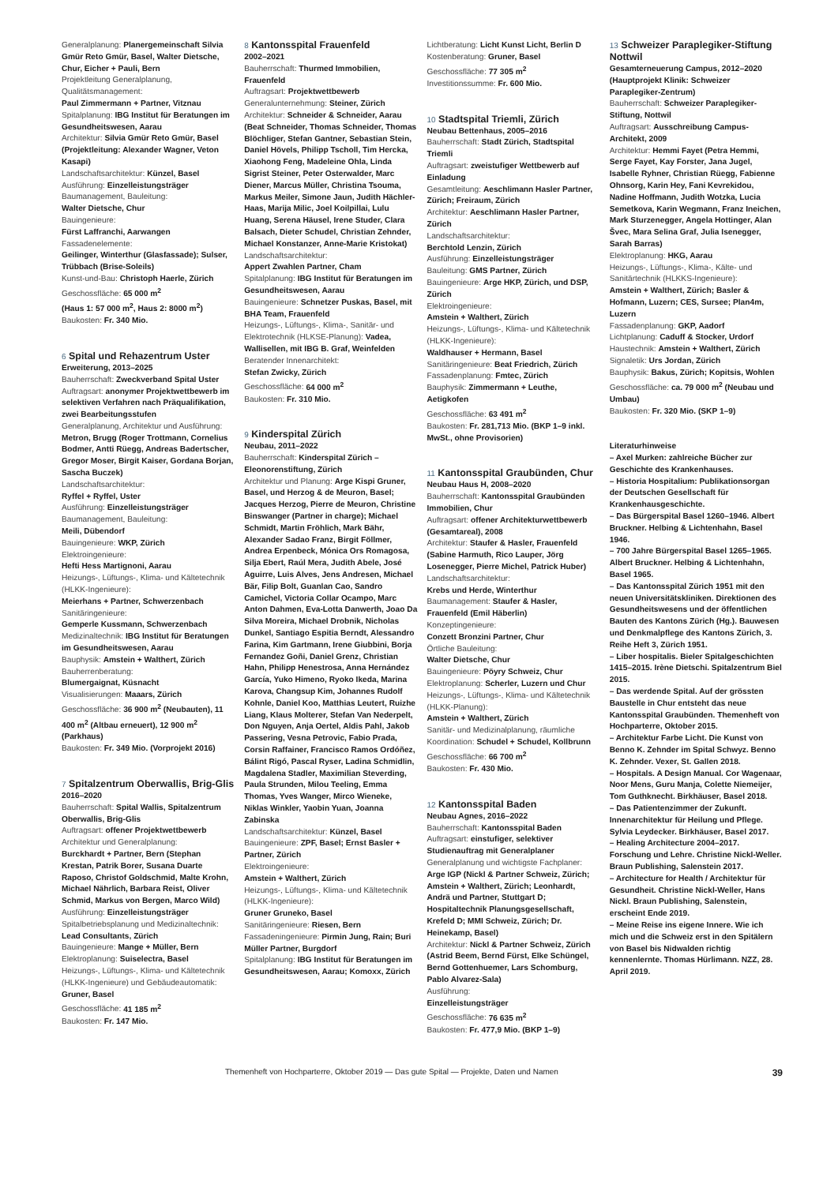Generalplanung: Planergemeinschaft Silvia Gmür Reto Gmür, Basel, Walter Dietsche, Chur, Eicher + Pauli, Bern
Projektleitung Generalplanung, Qualitätsmanagement:
Paul Zimmermann + Partner, Vitznau
Spitalplanung: IBG Institut für Beratungen im Gesundheitswesen, Aarau
Architektur: Silvia Gmür Reto Gmür, Basel (Projektleitung: Alexander Wagner, Veton Kasapi)
Landschaftsarchitektur: Künzel, Basel
Ausführung: Einzelleistungsträger
Baumanagement, Bauleitung:
Walter Dietsche, Chur
Bauingenieure:
Fürst Laffranchi, Aarwangen
Fassadenelemente:
Geilinger, Winterthur (Glasfassade); Sulser, Trübbach (Brise-Soleils)
Kunst-und-Bau: Christoph Haerle, Zürich
Geschossfläche: 65 000 m<sup>2</sup>
(Haus 1: 57 000 m<sup>2</sup>, Haus 2: 8000 m<sup>2</sup>)
Baukosten: Fr. 340 Mio.
6 Spital und Rehazentrum Uster
Erweiterung, 2013–2025
Bauherrschaft: Zweckverband Spital Uster
Auftragsart: anonymer Projektwettbewerb im selektiven Verfahren nach Präqualifikation, zwei Bearbeitungsstufen
Generalplanung, Architektur und Ausführung: Metron, Brugg (Roger Trottmann, Cornelius Bodmer, Antti Rüegg, Andreas Badertscher, Gregor Moser, Birgit Kaiser, Gordana Borjan, Sascha Buczek)
Landschaftsarchitektur:
Ryffel + Ryffel, Uster
Ausführung: Einzelleistungsträger
Baumanagement, Bauleitung:
Meili, Dübendorf
Bauingenieure: WKP, Zürich
Elektroingenieure:
Hefti Hess Martignoni, Aarau
Heizungs-, Lüftungs-, Klima- und Kältetechnik (HLKK-Ingenieure):
Meierhans + Partner, Schwerzenbach
Sanitäringenieure:
Gemperle Kussmann, Schwerzenbach
Medizinaltechnik: IBG Institut für Beratungen im Gesundheitswesen, Aarau
Bauphysik: Amstein + Walthert, Zürich
Bauherrenberatung:
Blumergaignat, Küsnacht
Visualisierungen: Maaars, Zürich
Geschossfläche: 36 900 m<sup>2</sup> (Neubauten), 11 400 m<sup>2</sup> (Altbau erneuert), 12 900 m<sup>2</sup> (Parkhaus)
Baukosten: Fr. 349 Mio. (Vorprojekt 2016)
7 Spitalzentrum Oberwallis, Brig-Glis
2016–2020
Bauherrschaft: Spital Wallis, Spitalzentrum Oberwallis, Brig-Glis
Auftragsart: offener Projektwettbewerb
Architektur und Generalplanung:
Burckhardt + Partner, Bern (Stephan Krestan, Patrik Borer, Susana Duarte Raposo, Christof Goldschmid, Malte Krohn, Michael Nährlich, Barbara Reist, Oliver Schmid, Markus von Bergen, Marco Wild)
Ausführung: Einzelleistungsträger
Spitalbetriebsplanung und Medizinaltechnik: Lead Consultants, Zürich
Bauingenieure: Mange + Müller, Bern
Elektroplanung: Suiselectra, Basel
Heizungs-, Lüftungs-, Klima- und Kältetechnik (HLKK-Ingenieure) und Gebäudeautomatik: Gruner, Basel
Geschossfläche: 41 185 m<sup>2</sup>
Baukosten: Fr. 147 Mio.
8 Kantonsspital Frauenfeld
2002–2021
Bauherrschaft: Thurmed Immobilien, Frauenfeld
Auftragsart: Projektwettbewerb
Generalunternehmung: Steiner, Zürich
Architektur: Schneider & Schneider, Aarau (Beat Schneider, Thomas Schneider, Thomas Blöchliger, Stefan Gantner, Sebastian Stein, Daniel Hövels, Philipp Tscholl, Tim Hercka, Xiaohong Feng, Madeleine Ohla, Linda Sigrist Steiner, Peter Osterwalder, Marc Diener, Marcus Müller, Christina Tsouma, Markus Meiler, Simone Jaun, Judith Hächler-Haas, Marija Milic, Joel Koilpillai, Lulu Huang, Serena Häusel, Irene Studer, Clara Balsach, Dieter Schudel, Christian Zehnder, Michael Konstanzer, Anne-Marie Kristokat)
Landschaftsarchitektur:
Appert Zwahlen Partner, Cham
Spitalplanung: IBG Institut für Beratungen im Gesundheitswesen, Aarau
Bauingenieure: Schnetzer Puskas, Basel, mit BHA Team, Frauenfeld
Heizungs-, Lüftungs-, Klima-, Sanitär- und Elektrotechnik (HLKSE-Planung): Vadea, Wallisellen, mit IBG B. Graf, Weinfelden
Beratender Innenarchitekt:
Stefan Zwicky, Zürich
Geschossfläche: 64 000 m<sup>2</sup>
Baukosten: Fr. 310 Mio.
9 Kinderspital Zürich
Neubau, 2011–2022
Bauherrschaft: Kinderspital Zürich – Eleonorenstiftung, Zürich
Architektur und Planung: Arge Kispi Gruner, Basel, und Herzog & de Meuron, Basel; Jacques Herzog, Pierre de Meuron, Christine Binswanger (Partner in charge); Michael Schmidt, Martin Fröhlich, Mark Bähr, Alexander Sadao Franz, Birgit Föllmer, Andrea Erpenbeck, Mónica Ors Romagosa, Silja Ebert, Raúl Mera, Judith Abele, José Aguirre, Luis Alves, Jens Andresen, Michael Bär, Filip Bolt, Guanlan Cao, Sandro Camichel, Victoria Collar Ocampo, Marc Anton Dahmen, Eva-Lotta Danwerth, Joao Da Silva Moreira, Michael Drobnik, Nicholas Dunkel, Santiago Espitia Berndt, Alessandro Farina, Kim Gartmann, Irene Giubbini, Borja Fernandez Goñi, Daniel Grenz, Christian Hahn, Philipp Henestrosa, Anna Hernández García, Yuko Himeno, Ryoko Ikeda, Marina Karova, Changsup Kim, Johannes Rudolf Kohnle, Daniel Koo, Matthias Leutert, Ruizhe Liang, Klaus Molterer, Stefan Van Nederpelt, Don Nguyen, Anja Oertel, Aldis Pahl, Jakob Passering, Vesna Petrovic, Fabio Prada, Corsin Raffainer, Francisco Ramos Ordóñez, Bálint Rigó, Pascal Ryser, Ladina Schmidlin, Magdalena Stadler, Maximilian Steverding, Paula Strunden, Milou Teeling, Emma Thomas, Yves Wanger, Mirco Wieneke, Niklas Winkler, Yaobin Yuan, Joanna Zabinska
Landschaftsarchitektur: Künzel, Basel
Bauingenieure: ZPF, Basel; Ernst Basler + Partner, Zürich
Elektroingenieure:
Amstein + Walthert, Zürich
Heizungs-, Lüftungs-, Klima- und Kältetechnik (HLKK-Ingenieure):
Gruner Gruneko, Basel
Sanitäringenieure: Riesen, Bern
Fassadeningenieure: Pirmin Jung, Rain; Buri Müller Partner, Burgdorf
Spitalplanung: IBG Institut für Beratungen im Gesundheitswesen, Aarau; Komoxx, Zürich
Lichtberatung: Licht Kunst Licht, Berlin D
Kostenberatung: Gruner, Basel
Geschossfläche: 77 305 m<sup>2</sup>
Investitionssumme: Fr. 600 Mio.
10 Stadtspital Triemli, Zürich
Neubau Bettenhaus, 2005–2016
Bauherrschaft: Stadt Zürich, Stadtspital Triemli
Auftragsart: zweistufiger Wettbewerb auf Einladung
Gesamtleitung: Aeschlimann Hasler Partner, Zürich; Freiraum, Zürich
Architektur: Aeschlimann Hasler Partner, Zürich
Landschaftsarchitektur:
Berchtold Lenzin, Zürich
Ausführung: Einzelleistungsträger
Bauleitung: GMS Partner, Zürich
Bauingenieure: Arge HKP, Zürich, und DSP, Zürich
Elektroingenieure:
Amstein + Walthert, Zürich
Heizungs-, Lüftungs-, Klima- und Kältetechnik (HLKK-Ingenieure):
Waldhauser + Hermann, Basel
Sanitäringenieure: Beat Friedrich, Zürich
Fassadenplanung: Fmtec, Zürich
Bauphysik: Zimmermann + Leuthe, Aetigkofen
Geschossfläche: 63 491 m<sup>2</sup>
Baukosten: Fr. 281,713 Mio. (BKP 1–9 inkl. MwSt., ohne Provisorien)
11 Kantonsspital Graubünden, Chur
Neubau Haus H, 2008–2020
Bauherrschaft: Kantonsspital Graubünden Immobilien, Chur
Auftragsart: offener Architekturwettbewerb (Gesamtareal), 2008
Architektur: Staufer & Hasler, Frauenfeld (Sabine Harmuth, Rico Lauper, Jörg Losenegger, Pierre Michel, Patrick Huber)
Landschaftsarchitektur:
Krebs und Herde, Winterthur
Baumanagement: Staufer & Hasler, Frauenfeld (Emil Häberlin)
Konzeptingenieure:
Conzett Bronzini Partner, Chur
Örtliche Bauleitung:
Walter Dietsche, Chur
Bauingenieure: Pöyry Schweiz, Chur
Elektroplanung: Scherler, Luzern und Chur
Heizungs-, Lüftungs-, Klima- und Kältetechnik (HLKK-Planung):
Amstein + Walthert, Zürich
Sanitär- und Medizinalplanung, räumliche Koordination: Schudel + Schudel, Kollbrunn
Geschossfläche: 66 700 m<sup>2</sup>
Baukosten: Fr. 430 Mio.
12 Kantonsspital Baden
Neubau Agnes, 2016–2022
Bauherrschaft: Kantonsspital Baden
Auftragsart: einstufiger, selektiver Studienauftrag mit Generalplaner
Generalplanung und wichtigste Fachplaner: Arge IGP (Nickl & Partner Schweiz, Zürich; Amstein + Walthert, Zürich; Leonhardt, Andrä und Partner, Stuttgart D; Hospitaltechnik Planungsgesellschaft, Krefeld D; MMI Schweiz, Zürich; Dr. Heinekamp, Basel)
Architektur: Nickl & Partner Schweiz, Zürich (Astrid Beem, Bernd Fürst, Elke Schüngel, Bernd Gottenhuemer, Lars Schomburg, Pablo Alvarez-Sala)
Ausführung:
Einzelleistungsträger
Geschossfläche: 76 635 m<sup>2</sup>
Baukosten: Fr. 477,9 Mio. (BKP 1–9)
13 Schweizer Paraplegiker-Stiftung Nottwil
Gesamterneuerung Campus, 2012–2020 (Hauptprojekt Klinik: Schweizer Paraplegiker-Zentrum)
Bauherrschaft: Schweizer Paraplegiker-Stiftung, Nottwil
Auftragsart: Ausschreibung Campus-Architekt, 2009
Architektur: Hemmi Fayet (Petra Hemmi, Serge Fayet, Kay Forster, Jana Jugel, Isabelle Ryhner, Christian Rüegg, Fabienne Ohnsorg, Karin Hey, Fani Kevrekidou, Nadine Hoffmann, Judith Wotzka, Lucia Semetkova, Karin Wegmann, Franz Ineichen, Mark Sturzenegger, Angela Hottinger, Alan Švec, Mara Selina Graf, Julia Isenegger, Sarah Barras)
Elektroplanung: HKG, Aarau
Heizungs-, Lüftungs-, Klima-, Kälte- und Sanitärtechnik (HLKKS-Ingenieure):
Amstein + Walthert, Zürich; Basler & Hofmann, Luzern; CES, Sursee; Plan4m, Luzern
Fassadenplanung: GKP, Aadorf
Lichtplanung: Caduff & Stocker, Urdorf
Haustechnik: Amstein + Walthert, Zürich
Signaletik: Urs Jordan, Zürich
Bauphysik: Bakus, Zürich; Kopitsis, Wohlen
Geschossfläche: ca. 79 000 m<sup>2</sup> (Neubau und Umbau)
Baukosten: Fr. 320 Mio. (SKP 1–9)
Literaturhinweise
– Axel Murken: zahlreiche Bücher zur Geschichte des Krankenhauses.
– Historia Hospitalium: Publikationsorgan der Deutschen Gesellschaft für Krankenhausgeschichte.
– Das Bürgerspital Basel 1260–1946. Albert Bruckner. Helbing & Lichtenhahn, Basel 1946.
– 700 Jahre Bürgerspital Basel 1265–1965. Albert Bruckner. Helbing & Lichtenhahn, Basel 1965.
– Das Kantonsspital Zürich 1951 mit den neuen Universitätskliniken. Direktionen des Gesundheitswesens und der öffentlichen Bauten des Kantons Zürich (Hg.). Bauwesen und Denkmalpflege des Kantons Zürich, 3. Reihe Heft 3, Zürich 1951.
– Liber hospitalis. Bieler Spitalgeschichten 1415–2015. Irène Dietschi. Spitalzentrum Biel 2015.
– Das werdende Spital. Auf der grössten Baustelle in Chur entsteht das neue Kantonsspital Graubünden. Themenheft von Hochparterre, Oktober 2015.
– Architektur Farbe Licht. Die Kunst von Benno K. Zehnder im Spital Schwyz. Benno K. Zehnder. Vexer, St. Gallen 2018.
– Hospitals. A Design Manual. Cor Wagenaar, Noor Mens, Guru Manja, Colette Niemeijer, Tom Guthknecht. Birkhäuser, Basel 2018.
– Das Patientenzimmer der Zukunft. Innenarchitektur für Heilung und Pflege. Sylvia Leydecker. Birkhäuser, Basel 2017.
– Healing Architecture 2004–2017. Forschung und Lehre. Christine Nickl-Weller. Braun Publishing, Salenstein 2017.
– Architecture for Health / Architektur für Gesundheit. Christine Nickl-Weller, Hans Nickl. Braun Publishing, Salenstein, erscheint Ende 2019.
– Meine Reise ins eigene Innere. Wie ich mich und die Schweiz erst in den Spitälern von Basel bis Nidwalden richtig kennenlernte. Thomas Hürlimann. NZZ, 28. April 2019.
Themenheft von Hochparterre, Oktober 2019 — Das gute Spital — Projekte, Daten und Namen 39